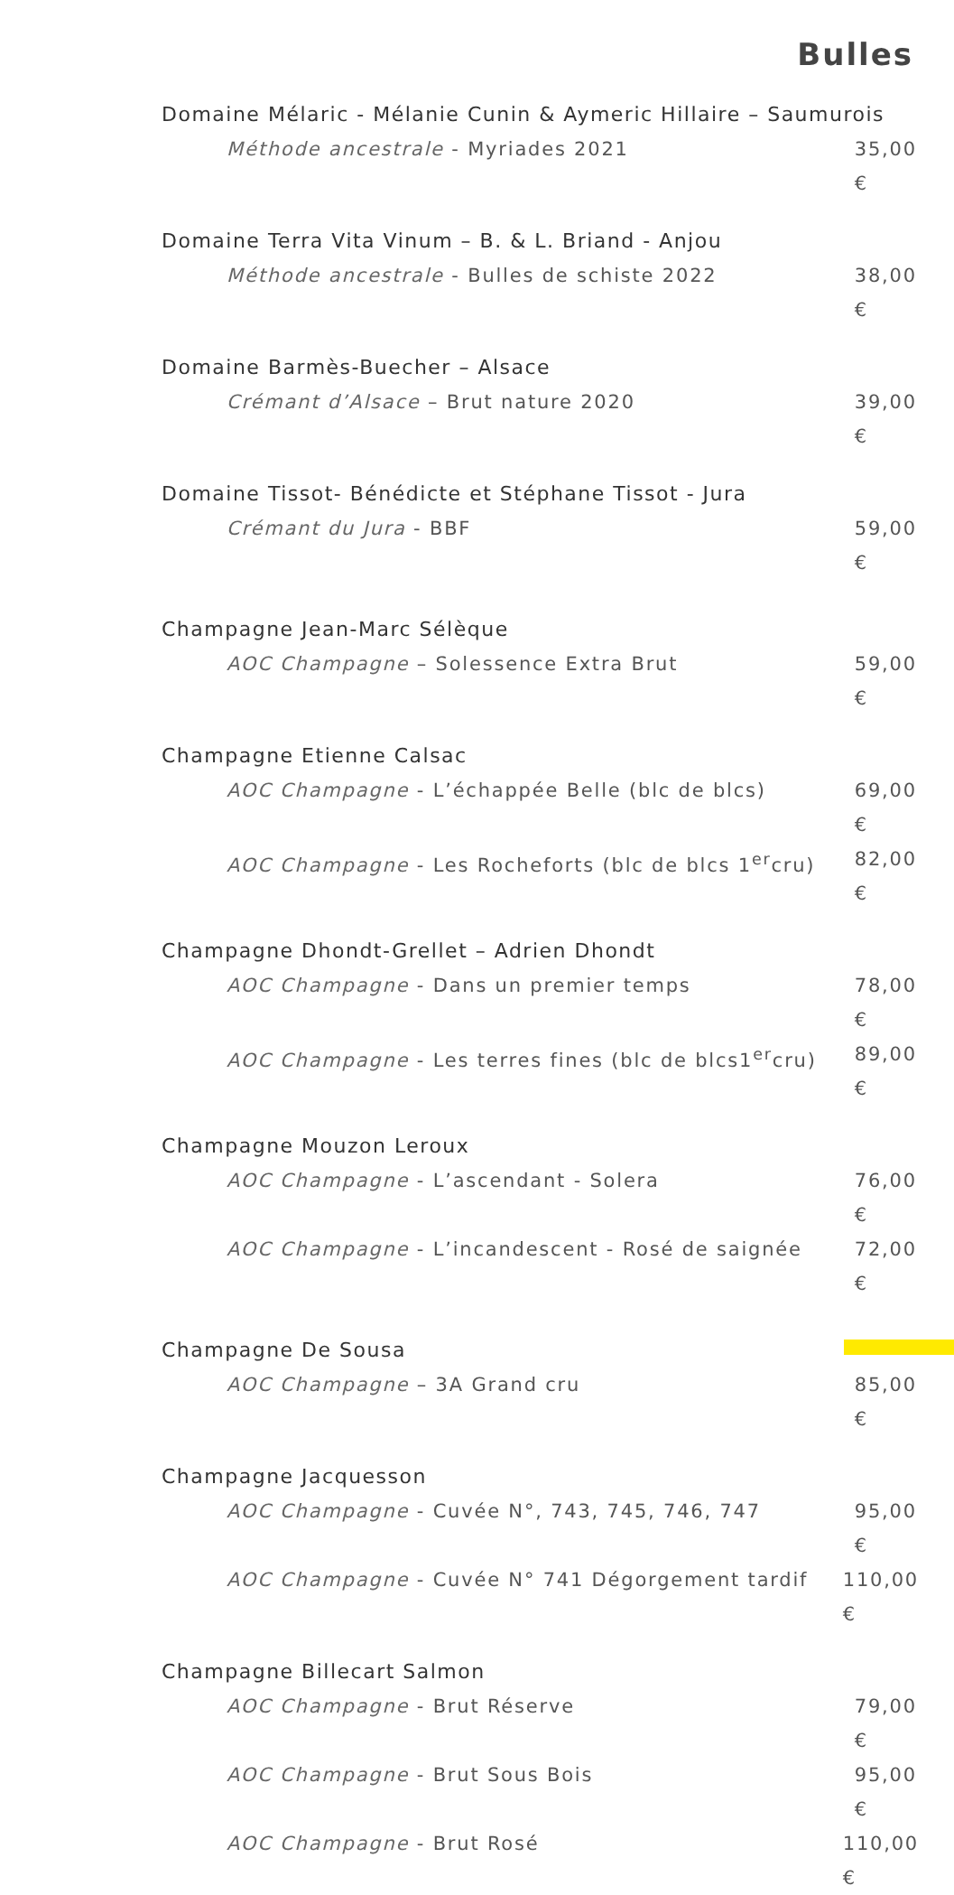Bulles
Domaine Mélaric - Mélanie Cunin & Aymeric Hillaire – Saumurois
Méthode ancestrale - Myriades 2021 35,00 €
Domaine Terra Vita Vinum – B. & L. Briand - Anjou
Méthode ancestrale - Bulles de schiste 2022 38,00 €
Domaine Barmès-Buecher – Alsace
Crémant d’Alsace – Brut nature 2020 39,00 €
Domaine Tissot- Bénédicte et Stéphane Tissot - Jura
Crémant du Jura - BBF 59,00 €
Champagne Jean-Marc Sélèque
AOC Champagne – Solessence Extra Brut 59,00 €
Champagne Etienne Calsac
AOC Champagne - L’échappée Belle (blc de blcs) 69,00 €
AOC Champagne - Les Rocheforts (blc de blcs 1<sup>er</sup>cru) 82,00 €
Champagne Dhondt-Grellet – Adrien Dhondt
AOC Champagne - Dans un premier temps 78,00 €
AOC Champagne - Les terres fines (blc de blcs1<sup>er</sup>cru) 89,00 €
Champagne Mouzon Leroux
AOC Champagne - L’ascendant - Solera 76,00 €
AOC Champagne - L’incandescent - Rosé de saignée 72,00 €
Champagne De Sousa
AOC Champagne – 3A Grand cru 85,00 €
Champagne Jacquesson
AOC Champagne - Cuvée N°, 743, 745, 746, 747 95,00 €
AOC Champagne - Cuvée N° 741 Dégorgement tardif 110,00 €
Champagne Billecart Salmon
AOC Champagne - Brut Réserve 79,00 €
AOC Champagne - Brut Sous Bois 95,00 €
AOC Champagne - Brut Rosé 110,00 €